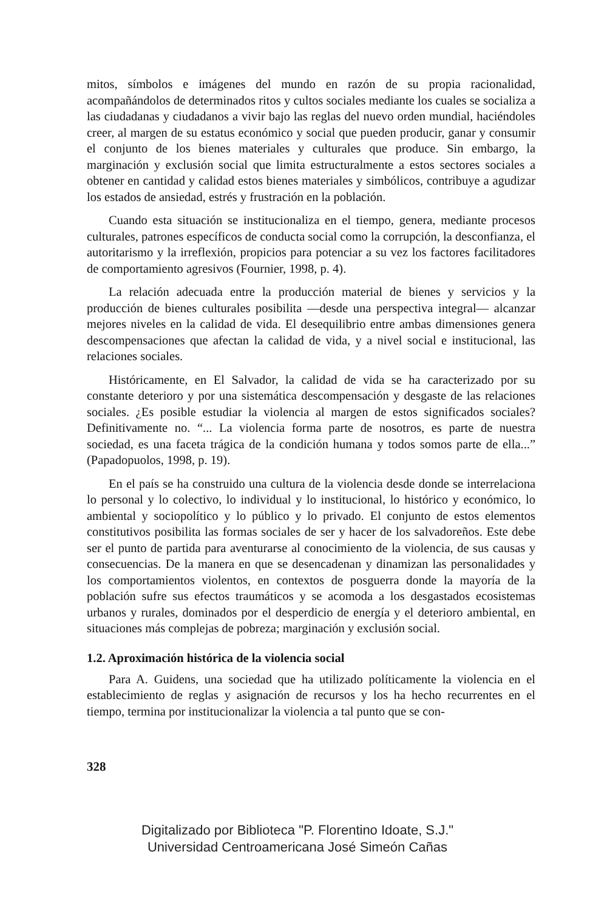mitos, símbolos e imágenes del mundo en razón de su propia racionalidad, acompañándolos de determinados ritos y cultos sociales mediante los cuales se socializa a las ciudadanas y ciudadanos a vivir bajo las reglas del nuevo orden mundial, haciéndoles creer, al margen de su estatus económico y social que pueden producir, ganar y consumir el conjunto de los bienes materiales y culturales que produce. Sin embargo, la marginación y exclusión social que limita estructuralmente a estos sectores sociales a obtener en cantidad y calidad estos bienes materiales y simbólicos, contribuye a agudizar los estados de ansiedad, estrés y frustración en la población.
Cuando esta situación se institucionaliza en el tiempo, genera, mediante procesos culturales, patrones específicos de conducta social como la corrupción, la desconfianza, el autoritarismo y la irreflexión, propicios para potenciar a su vez los factores facilitadores de comportamiento agresivos (Fournier, 1998, p. 4).
La relación adecuada entre la producción material de bienes y servicios y la producción de bienes culturales posibilita —desde una perspectiva integral— alcanzar mejores niveles en la calidad de vida. El desequilibrio entre ambas dimensiones genera descompensaciones que afectan la calidad de vida, y a nivel social e institucional, las relaciones sociales.
Históricamente, en El Salvador, la calidad de vida se ha caracterizado por su constante deterioro y por una sistemática descompensación y desgaste de las relaciones sociales. ¿Es posible estudiar la violencia al margen de estos significados sociales? Definitivamente no. “... La violencia forma parte de nosotros, es parte de nuestra sociedad, es una faceta trágica de la condición humana y todos somos parte de ella...” (Papadopuolos, 1998, p. 19).
En el país se ha construido una cultura de la violencia desde donde se interrelaciona lo personal y lo colectivo, lo individual y lo institucional, lo histórico y económico, lo ambiental y sociopolítico y lo público y lo privado. El conjunto de estos elementos constitutivos posibilita las formas sociales de ser y hacer de los salvadoreños. Este debe ser el punto de partida para aventurarse al conocimiento de la violencia, de sus causas y consecuencias. De la manera en que se desencadenan y dinamizan las personalidades y los comportamientos violentos, en contextos de posguerra donde la mayoría de la población sufre sus efectos traumáticos y se acomoda a los desgastados ecosistemas urbanos y rurales, dominados por el desperdicio de energía y el deterioro ambiental, en situaciones más complejas de pobreza; marginación y exclusión social.
1.2. Aproximación histórica de la violencia social
Para A. Guidens, una sociedad que ha utilizado políticamente la violencia en el establecimiento de reglas y asignación de recursos y los ha hecho recurrentes en el tiempo, termina por institucionalizar la violencia a tal punto que se con-
328
Digitalizado por Biblioteca "P. Florentino Idoate, S.J."
Universidad Centroamericana José Simeón Cañas